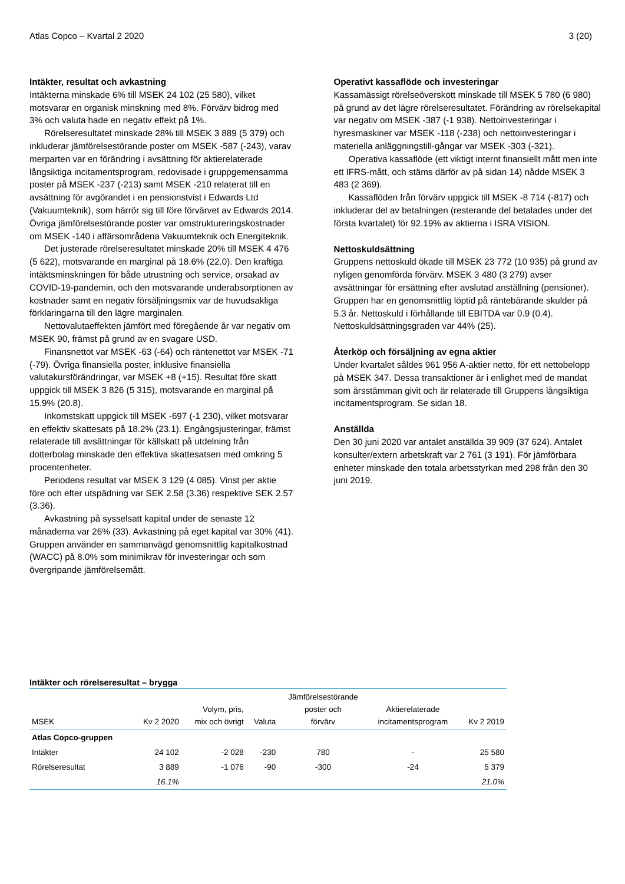Atlas Copco – Kvartal 2 2020 3 (20)
Intäkter, resultat och avkastning
Intäkterna minskade 6% till MSEK 24 102 (25 580), vilket motsvarar en organisk minskning med 8%. Förvärv bidrog med 3% och valuta hade en negativ effekt på 1%.
Rörelseresultatet minskade 28% till MSEK 3 889 (5 379) och inkluderar jämförelsestörande poster om MSEK -587 (-243), varav merparten var en förändring i avsättning för aktierelaterade långsiktiga incitamentsprogram, redovisade i gruppgemensamma poster på MSEK -237 (-213) samt MSEK -210 relaterat till en avsättning för avgörandet i en pensionstvist i Edwards Ltd (Vakuumteknik), som härrör sig till före förvärvet av Edwards 2014. Övriga jämförelsestörande poster var omstruktureringskostnader om MSEK -140 i affärsområdena Vakuumteknik och Energiteknik.
Det justerade rörelseresultatet minskade 20% till MSEK 4 476 (5 622), motsvarande en marginal på 18.6% (22.0). Den kraftiga intäktsminskningen för både utrustning och service, orsakad av COVID-19-pandemin, och den motsvarande underabsorptionen av kostnader samt en negativ försäljningsmix var de huvudsakliga förklaringarna till den lägre marginalen.
Nettovalutaeffekten jämfört med föregående år var negativ om MSEK 90, främst på grund av en svagare USD.
Finansnettot var MSEK -63 (-64) och räntenettot var MSEK -71 (-79). Övriga finansiella poster, inklusive finansiella valutakursförändringar, var MSEK +8 (+15). Resultat före skatt uppgick till MSEK 3 826 (5 315), motsvarande en marginal på 15.9% (20.8).
Inkomstskatt uppgick till MSEK -697 (-1 230), vilket motsvarar en effektiv skattesats på 18.2% (23.1). Engångsjusteringar, främst relaterade till avsättningar för källskatt på utdelning från dotterbolag minskade den effektiva skattesatsen med omkring 5 procentenheter.
Periodens resultat var MSEK 3 129 (4 085). Vinst per aktie före och efter utspädning var SEK 2.58 (3.36) respektive SEK 2.57 (3.36).
Avkastning på sysselsatt kapital under de senaste 12 månaderna var 26% (33). Avkastning på eget kapital var 30% (41). Gruppen använder en sammanvägd genomsnittlig kapitalkostnad (WACC) på 8.0% som minimikrav för investeringar och som övergripande jämförelsemått.
Operativt kassaflöde och investeringar
Kassamässigt rörelseöverskott minskade till MSEK 5 780 (6 980) på grund av det lägre rörelseresultatet. Förändring av rörelsekapital var negativ om MSEK -387 (-1 938). Nettoinvesteringar i hyresmaskiner var MSEK -118 (-238) och nettoinvesteringar i materiella anläggningstill-gångar var MSEK -303 (-321).
Operativa kassaflöde (ett viktigt internt finansiellt mått men inte ett IFRS-mått, och stäms därför av på sidan 14) nådde MSEK 3 483 (2 369).
Kassaflöden från förvärv uppgick till MSEK -8 714 (-817) och inkluderar del av betalningen (resterande del betalades under det första kvartalet) för 92.19% av aktierna i ISRA VISION.
Nettoskuldsättning
Gruppens nettoskuld ökade till MSEK 23 772 (10 935) på grund av nyligen genomförda förvärv. MSEK 3 480 (3 279) avser avsättningar för ersättning efter avslutad anställning (pensioner). Gruppen har en genomsnittlig löptid på räntebärande skulder på 5.3 år. Nettoskuld i förhållande till EBITDA var 0.9 (0.4). Nettoskuldsättningsgraden var 44% (25).
Återköp och försäljning av egna aktier
Under kvartalet såldes 961 956 A-aktier netto, för ett nettobelopp på MSEK 347. Dessa transaktioner är i enlighet med de mandat som årsstämman givit och är relaterade till Gruppens långsiktiga incitamentsprogram. Se sidan 18.
Anställda
Den 30 juni 2020 var antalet anställda 39 909 (37 624). Antalet konsulter/extern arbetskraft var 2 761 (3 191). För jämförbara enheter minskade den totala arbetsstyrkan med 298 från den 30 juni 2019.
Intäkter och rörelseresultat – brygga
| MSEK | Kv 2 2020 | Volym, pris, mix och övrigt | Valuta | Jämförelsestörande poster och förvärv | Aktierelaterade incitamentsprogram | Kv 2 2019 |
| --- | --- | --- | --- | --- | --- | --- |
| Atlas Copco-gruppen | | | | | | |
| Intäkter | 24 102 | -2 028 | -230 | 780 | - | 25 580 |
| Rörelseresultat | 3 889 | -1 076 | -90 | -300 | -24 | 5 379 |
| | 16.1% | | | | | 21.0% |